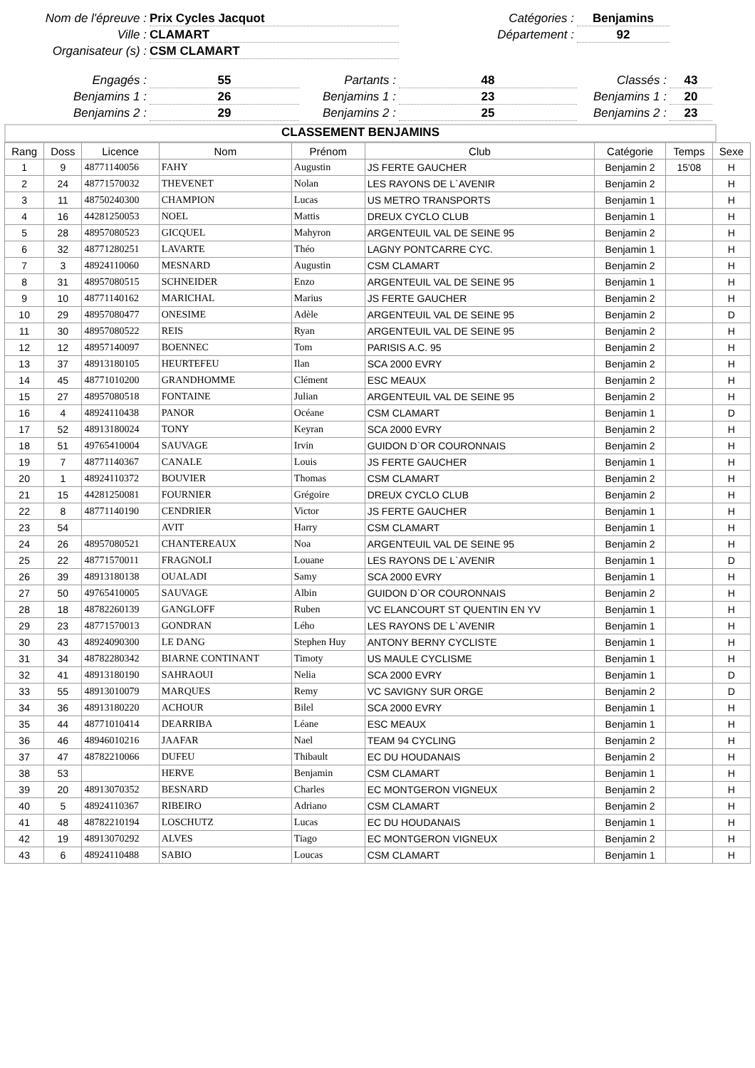Nom de l'épreuve :
Prix Cycles Jacquot
Catégories :
Benjamins
Ville :
CLAMART
Département :
92
Organisateur (s) :
CSM CLAMART
Engagés :
55
Partants :
48
Classés :
43
Benjamins 1 :
26
Benjamins 1 :
23
Benjamins 1 :
20
Benjamins 2 :
29
Benjamins 2 :
25
Benjamins 2 :
23
CLASSEMENT BENJAMINS
| Rang | Doss | Licence | Nom | Prénom | Club | Catégorie | Temps | Sexe |
| --- | --- | --- | --- | --- | --- | --- | --- | --- |
| 1 | 9 | 48771140056 | FAHY | Augustin | JS FERTE GAUCHER | Benjamin 2 | 15'08 | H |
| 2 | 24 | 48771570032 | THEVENET | Nolan | LES RAYONS DE L`AVENIR | Benjamin 2 | | H |
| 3 | 11 | 48750240300 | CHAMPION | Lucas | US METRO TRANSPORTS | Benjamin 1 | | H |
| 4 | 16 | 44281250053 | NOEL | Mattis | DREUX CYCLO CLUB | Benjamin 1 | | H |
| 5 | 28 | 48957080523 | GICQUEL | Mahyron | ARGENTEUIL VAL DE SEINE 95 | Benjamin 2 | | H |
| 6 | 32 | 48771280251 | LAVARTE | Théo | LAGNY PONTCARRE CYC. | Benjamin 1 | | H |
| 7 | 3 | 48924110060 | MESNARD | Augustin | CSM CLAMART | Benjamin 2 | | H |
| 8 | 31 | 48957080515 | SCHNEIDER | Enzo | ARGENTEUIL VAL DE SEINE 95 | Benjamin 1 | | H |
| 9 | 10 | 48771140162 | MARICHAL | Marius | JS FERTE GAUCHER | Benjamin 2 | | H |
| 10 | 29 | 48957080477 | ONESIME | Adèle | ARGENTEUIL VAL DE SEINE 95 | Benjamin 2 | | D |
| 11 | 30 | 48957080522 | REIS | Ryan | ARGENTEUIL VAL DE SEINE 95 | Benjamin 2 | | H |
| 12 | 12 | 48957140097 | BOENNEC | Tom | PARISIS A.C. 95 | Benjamin 2 | | H |
| 13 | 37 | 48913180105 | HEURTEFEU | Ilan | SCA 2000 EVRY | Benjamin 2 | | H |
| 14 | 45 | 48771010200 | GRANDHOMME | Clément | ESC MEAUX | Benjamin 2 | | H |
| 15 | 27 | 48957080518 | FONTAINE | Julian | ARGENTEUIL VAL DE SEINE 95 | Benjamin 2 | | H |
| 16 | 4 | 48924110438 | PANOR | Océane | CSM CLAMART | Benjamin 1 | | D |
| 17 | 52 | 48913180024 | TONY | Keyran | SCA 2000 EVRY | Benjamin 2 | | H |
| 18 | 51 | 49765410004 | SAUVAGE | Irvin | GUIDON D`OR COURONNAIS | Benjamin 2 | | H |
| 19 | 7 | 48771140367 | CANALE | Louis | JS FERTE GAUCHER | Benjamin 1 | | H |
| 20 | 1 | 48924110372 | BOUVIER | Thomas | CSM CLAMART | Benjamin 2 | | H |
| 21 | 15 | 44281250081 | FOURNIER | Grégoire | DREUX CYCLO CLUB | Benjamin 2 | | H |
| 22 | 8 | 48771140190 | CENDRIER | Victor | JS FERTE GAUCHER | Benjamin 1 | | H |
| 23 | 54 | | AVIT | Harry | CSM CLAMART | Benjamin 1 | | H |
| 24 | 26 | 48957080521 | CHANTEREAUX | Noa | ARGENTEUIL VAL DE SEINE 95 | Benjamin 2 | | H |
| 25 | 22 | 48771570011 | FRAGNOLI | Louane | LES RAYONS DE L`AVENIR | Benjamin 1 | | D |
| 26 | 39 | 48913180138 | OUALADI | Samy | SCA 2000 EVRY | Benjamin 1 | | H |
| 27 | 50 | 49765410005 | SAUVAGE | Albin | GUIDON D`OR COURONNAIS | Benjamin 2 | | H |
| 28 | 18 | 48782260139 | GANGLOFF | Ruben | VC ELANCOURT ST QUENTIN EN YV | Benjamin 1 | | H |
| 29 | 23 | 48771570013 | GONDRAN | Lého | LES RAYONS DE L`AVENIR | Benjamin 1 | | H |
| 30 | 43 | 48924090300 | LE DANG | Stephen Huy | ANTONY BERNY CYCLISTE | Benjamin 1 | | H |
| 31 | 34 | 48782280342 | BIARNE CONTINANT | Timoty | US MAULE CYCLISME | Benjamin 1 | | H |
| 32 | 41 | 48913180190 | SAHRAOUI | Nelia | SCA 2000 EVRY | Benjamin 1 | | D |
| 33 | 55 | 48913010079 | MARQUES | Remy | VC SAVIGNY SUR ORGE | Benjamin 2 | | D |
| 34 | 36 | 48913180220 | ACHOUR | Bilel | SCA 2000 EVRY | Benjamin 1 | | H |
| 35 | 44 | 48771010414 | DEARRIBA | Léane | ESC MEAUX | Benjamin 1 | | H |
| 36 | 46 | 48946010216 | JAAFAR | Nael | TEAM 94 CYCLING | Benjamin 2 | | H |
| 37 | 47 | 48782210066 | DUFEU | Thibault | EC DU HOUDANAIS | Benjamin 2 | | H |
| 38 | 53 | | HERVE | Benjamin | CSM CLAMART | Benjamin 1 | | H |
| 39 | 20 | 48913070352 | BESNARD | Charles | EC MONTGERON VIGNEUX | Benjamin 2 | | H |
| 40 | 5 | 48924110367 | RIBEIRO | Adriano | CSM CLAMART | Benjamin 2 | | H |
| 41 | 48 | 48782210194 | LOSCHUTZ | Lucas | EC DU HOUDANAIS | Benjamin 1 | | H |
| 42 | 19 | 48913070292 | ALVES | Tiago | EC MONTGERON VIGNEUX | Benjamin 2 | | H |
| 43 | 6 | 48924110488 | SABIO | Loucas | CSM CLAMART | Benjamin 1 | | H |